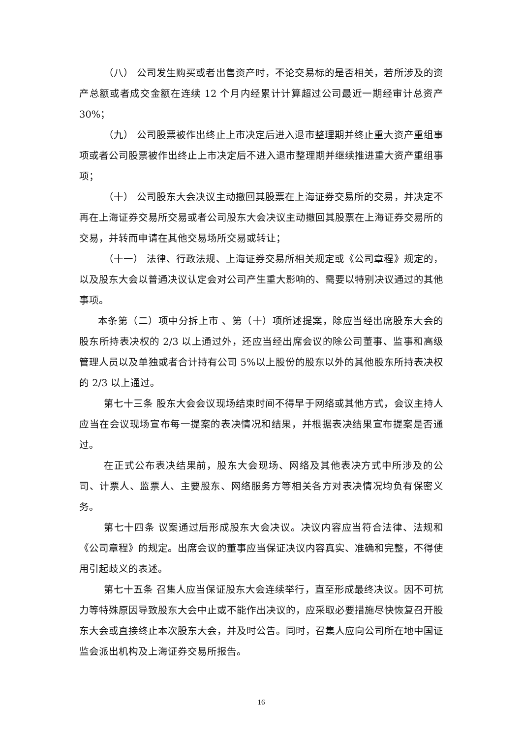（八） 公司发生购买或者出售资产时，不论交易标的是否相关，若所涉及的资产总额或者成交金额在连续 12 个月内经累计计算超过公司最近一期经审计总资产 30%；
（九） 公司股票被作出终止上市决定后进入退市整理期并终止重大资产重组事项或者公司股票被作出终止上市决定后不进入退市整理期并继续推进重大资产重组事项；
（十） 公司股东大会决议主动撤回其股票在上海证券交易所的交易，并决定不再在上海证券交易所交易或者公司股东大会决议主动撤回其股票在上海证券交易所的交易，并转而申请在其他交易场所交易或转让；
（十一） 法律、行政法规、上海证券交易所相关规定或《公司章程》规定的，以及股东大会以普通决议认定会对公司产生重大影响的、需要以特别决议通过的其他事项。
本条第（二）项中分拆上市 、第（十）项所述提案，除应当经出席股东大会的股东所持表决权的 2/3 以上通过外，还应当经出席会议的除公司董事、监事和高级管理人员以及单独或者合计持有公司 5%以上股份的股东以外的其他股东所持表决权的 2/3 以上通过。
第七十三条 股东大会会议现场结束时间不得早于网络或其他方式，会议主持人应当在会议现场宣布每一提案的表决情况和结果，并根据表决结果宣布提案是否通过。
在正式公布表决结果前，股东大会现场、网络及其他表决方式中所涉及的公司、计票人、监票人、主要股东、网络服务方等相关各方对表决情况均负有保密义务。
第七十四条 议案通过后形成股东大会决议。决议内容应当符合法律、法规和《公司章程》的规定。出席会议的董事应当保证决议内容真实、准确和完整，不得使用引起歧义的表述。
第七十五条 召集人应当保证股东大会连续举行，直至形成最终决议。因不可抗力等特殊原因导致股东大会中止或不能作出决议的，应采取必要措施尽快恢复召开股东大会或直接终止本次股东大会，并及时公告。同时，召集人应向公司所在地中国证监会派出机构及上海证券交易所报告。
16